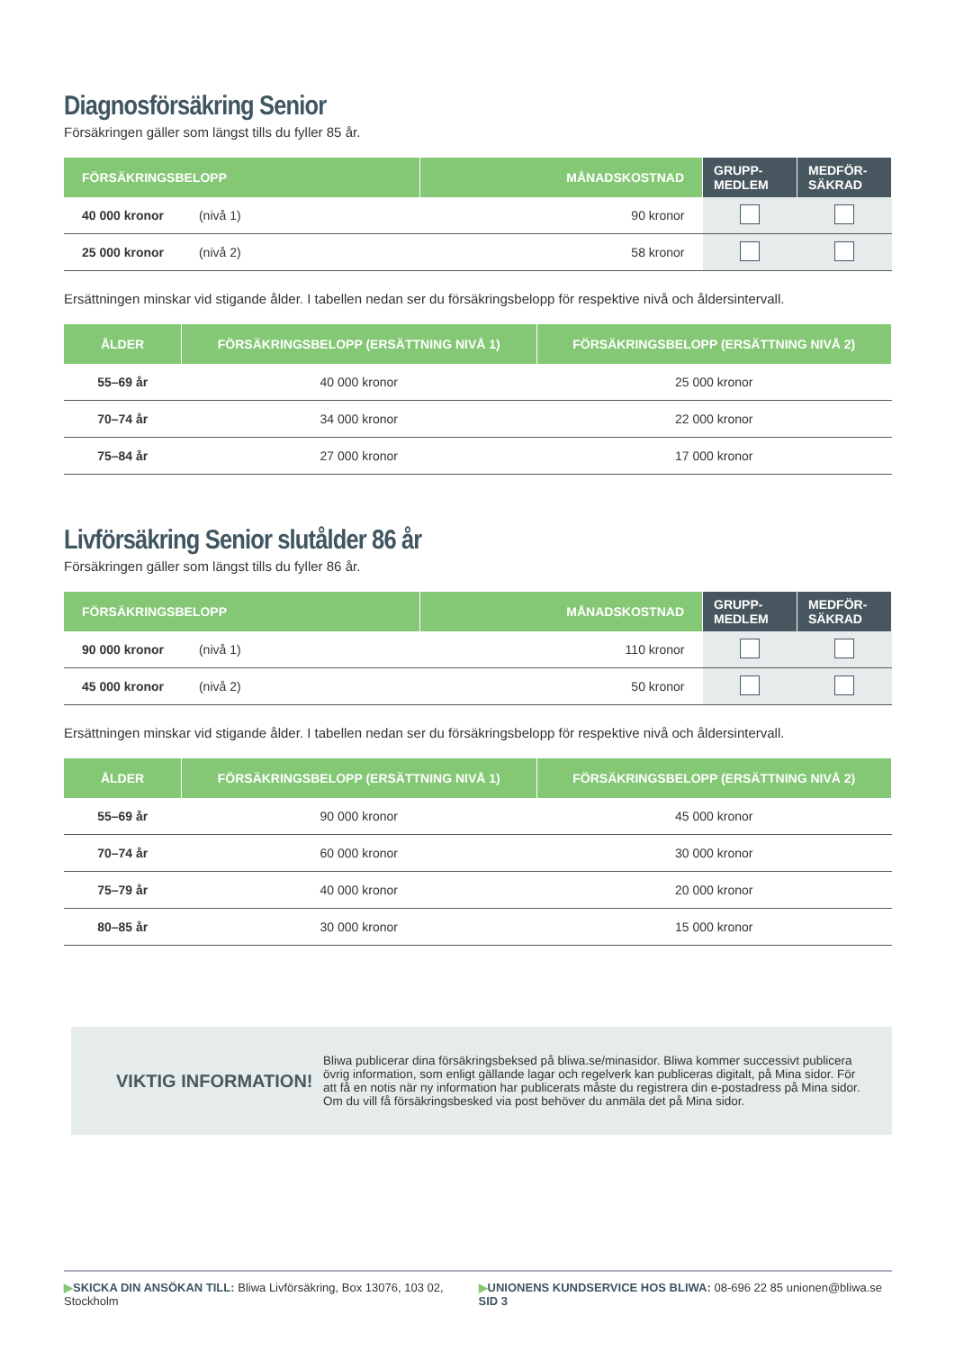Diagnosförsäkring Senior
Försäkringen gäller som längst tills du fyller 85 år.
| FÖRSÄKRINGSBELOPP | MÅNADSKOSTNAD | GRUPP- MEDLEM | MEDFÖR- SÄKRAD |
| --- | --- | --- | --- |
| 40 000 kronor (nivå 1) | 90 kronor | | |
| 25 000 kronor (nivå 2) | 58 kronor | | |
Ersättningen minskar vid stigande ålder. I tabellen nedan ser du försäkringsbelopp för respektive nivå och åldersintervall.
| ÅLDER | FÖRSÄKRINGSBELOPP (ERSÄTTNING NIVÅ 1) | FÖRSÄKRINGSBELOPP (ERSÄTTNING NIVÅ 2) |
| --- | --- | --- |
| 55–69 år | 40 000 kronor | 25 000 kronor |
| 70–74 år | 34 000 kronor | 22 000 kronor |
| 75–84 år | 27 000 kronor | 17 000 kronor |
Livförsäkring Senior slutålder 86 år
Försäkringen gäller som längst tills du fyller 86 år.
| FÖRSÄKRINGSBELOPP | MÅNADSKOSTNAD | GRUPP- MEDLEM | MEDFÖR- SÄKRAD |
| --- | --- | --- | --- |
| 90 000 kronor (nivå 1) | 110 kronor | | |
| 45 000 kronor (nivå 2) | 50 kronor | | |
Ersättningen minskar vid stigande ålder. I tabellen nedan ser du försäkringsbelopp för respektive nivå och åldersintervall.
| ÅLDER | FÖRSÄKRINGSBELOPP (ERSÄTTNING NIVÅ 1) | FÖRSÄKRINGSBELOPP (ERSÄTTNING NIVÅ 2) |
| --- | --- | --- |
| 55–69 år | 90 000 kronor | 45 000 kronor |
| 70–74 år | 60 000 kronor | 30 000 kronor |
| 75–79 år | 40 000 kronor | 20 000 kronor |
| 80–85 år | 30 000 kronor | 15 000 kronor |
VIKTIG INFORMATION!
Bliwa publicerar dina försäkringsbeksed på bliwa.se/minasidor. Bliwa kommer successivt publicera övrig information, som enligt gällande lagar och regelverk kan publiceras digitalt, på Mina sidor. För att få en notis när ny information har publicerats måste du registrera din e-postadress på Mina sidor. Om du vill få försäkringsbesked via post behöver du anmäla det på Mina sidor.
▶SKICKA DIN ANSÖKAN TILL: Bliwa Livförsäkring, Box 13076, 103 02, Stockholm ▶UNIONENS KUNDSERVICE HOS BLIWA: 08-696 22 85 unionen@bliwa.se SID 3